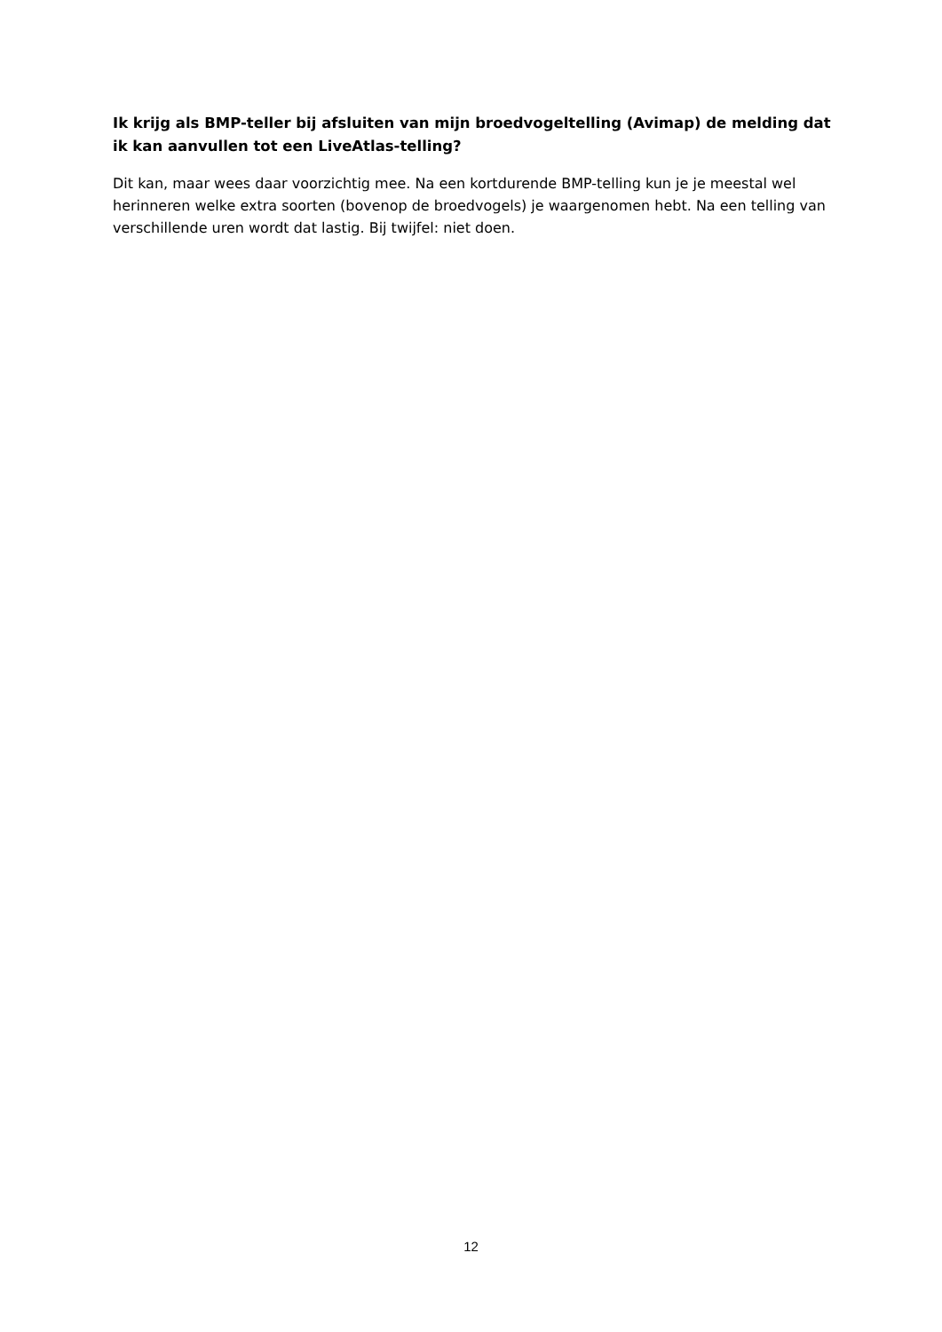Ik krijg als BMP-teller bij afsluiten van mijn broedvogeltelling (Avimap) de melding dat ik kan aanvullen tot een LiveAtlas-telling?
Dit kan, maar wees daar voorzichtig mee. Na een kortdurende BMP-telling kun je je meestal wel herinneren welke extra soorten (bovenop de broedvogels) je waargenomen hebt. Na een telling van verschillende uren wordt dat lastig. Bij twijfel: niet doen.
12